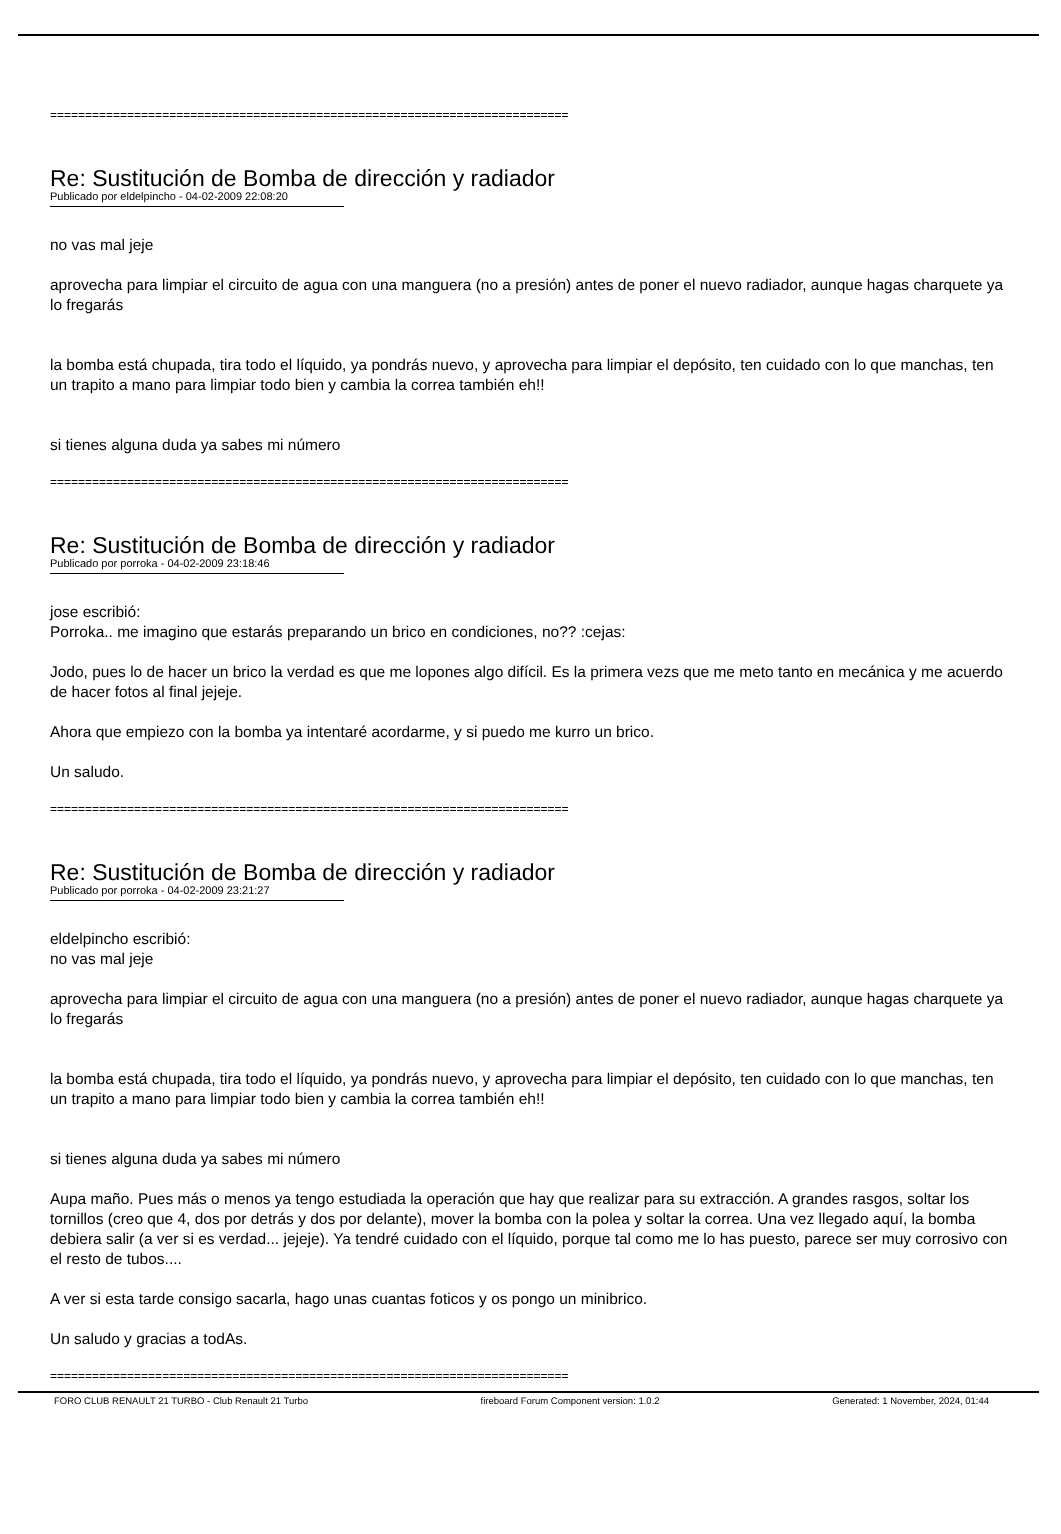==========================================================================
Re: Sustitución de Bomba de dirección y radiador
Publicado por eldelpincho - 04-02-2009 22:08:20
no vas mal jeje
aprovecha para limpiar el circuito de agua con una manguera (no a presión) antes de poner el nuevo radiador, aunque hagas charquete ya lo fregarás
la bomba está chupada, tira todo el líquido, ya pondrás nuevo, y aprovecha para limpiar el depósito, ten cuidado con lo que manchas, ten un trapito a mano para limpiar todo bien y cambia la correa también eh!!
si tienes alguna duda ya sabes mi número
==========================================================================
Re: Sustitución de Bomba de dirección y radiador
Publicado por porroka - 04-02-2009 23:18:46
jose escribió:
Porroka.. me imagino que estarás preparando un brico en condiciones, no?? :cejas:
Jodo, pues lo de hacer un brico la verdad es que me lopones algo difícil. Es la primera vezs que me meto tanto en mecánica y me acuerdo de hacer fotos al final jejeje.
Ahora que empiezo con la bomba ya intentaré acordarme, y si puedo me kurro un brico.
Un saludo.
==========================================================================
Re: Sustitución de Bomba de dirección y radiador
Publicado por porroka - 04-02-2009 23:21:27
eldelpincho escribió:
no vas mal jeje
aprovecha para limpiar el circuito de agua con una manguera (no a presión) antes de poner el nuevo radiador, aunque hagas charquete ya lo fregarás
la bomba está chupada, tira todo el líquido, ya pondrás nuevo, y aprovecha para limpiar el depósito, ten cuidado con lo que manchas, ten un trapito a mano para limpiar todo bien y cambia la correa también eh!!
si tienes alguna duda ya sabes mi número
Aupa maño. Pues más o menos ya tengo estudiada la operación que hay que realizar para su extracción. A grandes rasgos, soltar los tornillos (creo que 4, dos por detrás y dos por delante), mover la bomba con la polea y soltar la correa. Una vez llegado aquí, la bomba debiera salir (a ver si es verdad... jejeje). Ya tendré cuidado con el líquido, porque tal como me lo has puesto, parece ser muy corrosivo con el resto de tubos....
A ver si esta tarde consigo sacarla, hago unas cuantas foticos y os pongo un minibrico.
Un saludo y gracias a todAs.
==========================================================================
FORO CLUB RENAULT 21 TURBO - Club Renault 21 Turbo fireboard Forum Component version: 1.0.2 Generated: 1 November, 2024, 01:44